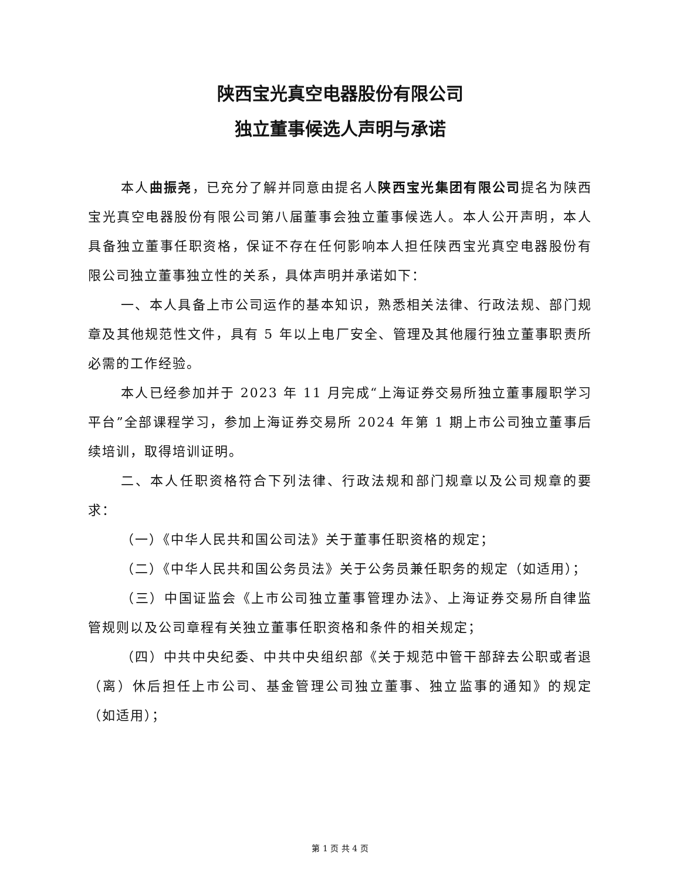陕西宝光真空电器股份有限公司
独立董事候选人声明与承诺
本人曲振尧，已充分了解并同意由提名人陕西宝光集团有限公司提名为陕西宝光真空电器股份有限公司第八届董事会独立董事候选人。本人公开声明，本人具备独立董事任职资格，保证不存在任何影响本人担任陕西宝光真空电器股份有限公司独立董事独立性的关系，具体声明并承诺如下：
一、本人具备上市公司运作的基本知识，熟悉相关法律、行政法规、部门规章及其他规范性文件，具有 5 年以上电厂安全、管理及其他履行独立董事职责所必需的工作经验。
本人已经参加并于 2023 年 11 月完成“上海证券交易所独立董事履职学习平台”全部课程学习，参加上海证券交易所 2024 年第 1 期上市公司独立董事后续培训，取得培训证明。
二、本人任职资格符合下列法律、行政法规和部门规章以及公司规章的要求：
（一）《中华人民共和国公司法》关于董事任职资格的规定；
（二）《中华人民共和国公务员法》关于公务员兼任职务的规定（如适用）；
（三）中国证监会《上市公司独立董事管理办法》、上海证券交易所自律监管规则以及公司章程有关独立董事任职资格和条件的相关规定；
（四）中共中央纪委、中共中央组织部《关于规范中管干部辞去公职或者退（离）休后担任上市公司、基金管理公司独立董事、独立监事的通知》的规定（如适用）；
第 1 页 共 4 页